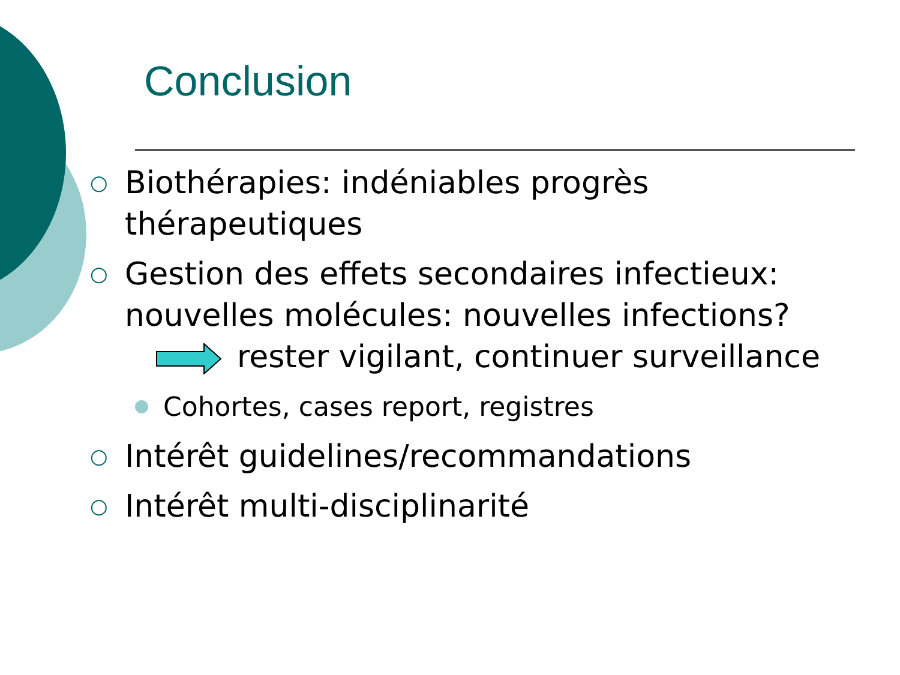Conclusion
○
Biothérapies: indéniables progrès thérapeutiques
○
Gestion des effets secondaires infectieux: nouvelles molécules: nouvelles infections?
rester vigilant, continuer surveillance
Cohortes, cases report, registres
○
Intérêt guidelines/recommandations
○
Intérêt multi-disciplinarité